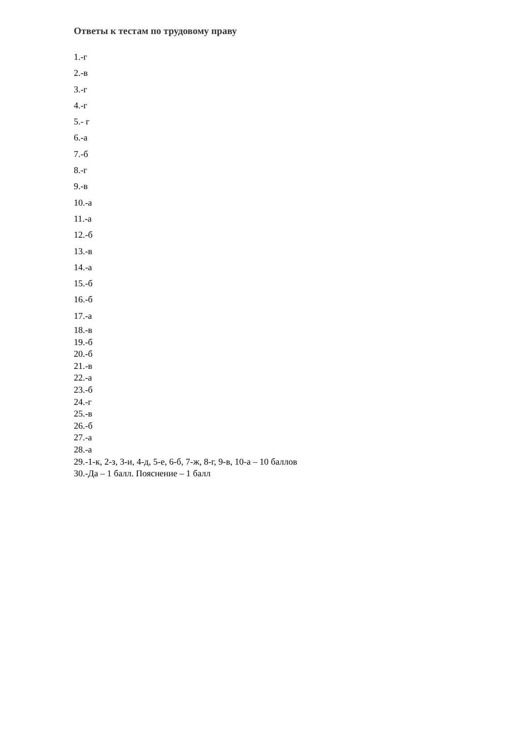Ответы к тестам по трудовому праву
1.-г
2.-в
3.-г
4.-г
5.- г
6.-а
7.-б
8.-г
9.-в
10.-а
11.-а
12.-б
13.-в
14.-а
15.-б
16.-б
17.-а
18.-в
19.-б
20.-б
21.-в
22.-а
23.-б
24.-г
25.-в
26.-б
27.-а
28.-а
29.-1-к, 2-з, 3-и, 4-д, 5-е, 6-б, 7-ж, 8-г, 9-в, 10-а – 10 баллов
30.-Да – 1 балл. Пояснение – 1 балл